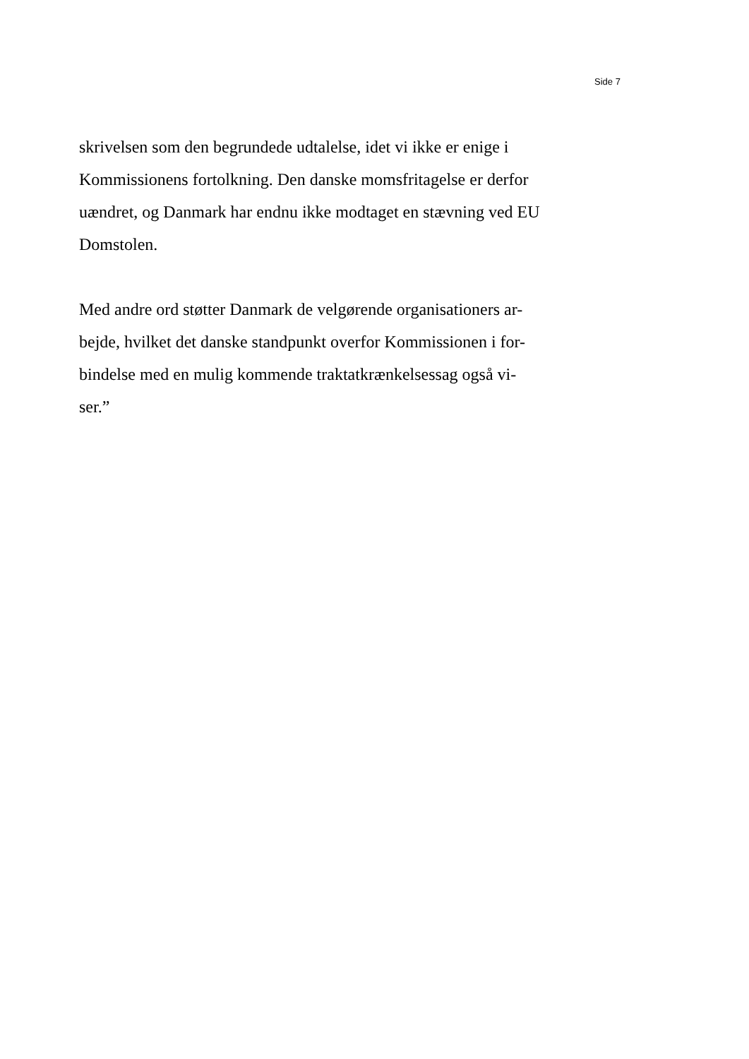Side 7
skrivelsen som den begrundede udtalelse, idet vi ikke er enige i
Kommissionens fortolkning. Den danske momsfritagelse er derfor
uændret, og Danmark har endnu ikke modtaget en stævning ved EU
Domstolen.
Med andre ord støtter Danmark de velgørende organisationers ar-
bejde, hvilket det danske standpunkt overfor Kommissionen i for-
bindelse med en mulig kommende traktatkrænkelsessag også vi-
ser.”